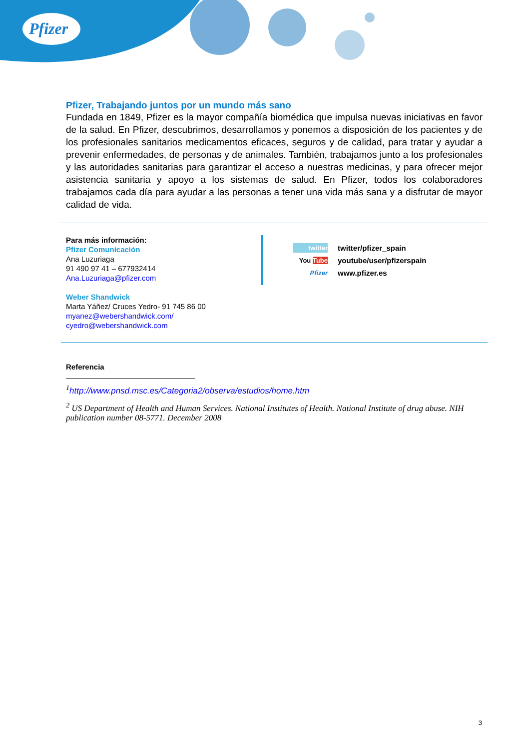Pfizer
Pfizer, Trabajando juntos por un mundo más sano
Fundada en 1849, Pfizer es la mayor compañía biomédica que impulsa nuevas iniciativas en favor de la salud. En Pfizer, descubrimos, desarrollamos y ponemos a disposición de los pacientes y de los profesionales sanitarios medicamentos eficaces, seguros y de calidad, para tratar y ayudar a prevenir enfermedades, de personas y de animales. También, trabajamos junto a los profesionales y las autoridades sanitarias para garantizar el acceso a nuestras medicinas, y para ofrecer mejor asistencia sanitaria y apoyo a los sistemas de salud. En Pfizer, todos los colaboradores trabajamos cada día para ayudar a las personas a tener una vida más sana y a disfrutar de mayor calidad de vida.
Para más información:
Pfizer Comunicación
Ana Luzuriaga
91 490 97 41 – 677932414
Ana.Luzuriaga@pfizer.com
Weber Shandwick
Marta Yáñez/ Cruces Yedro- 91 745 86 00
myanez@webershandwick.com/
cyedro@webershandwick.com
twitter twitter/pfizer_spain
You Tube youtube/user/pfizerspain
Pfizer www.pfizer.es
Referencia
<sup>1</sup> http://www.pnsd.msc.es/Categoria2/observa/estudios/home.htm
<sup>2</sup> US Department of Health and Human Services. National Institutes of Health. National Institute of drug abuse. NIH publication number 08-5771. December 2008
3